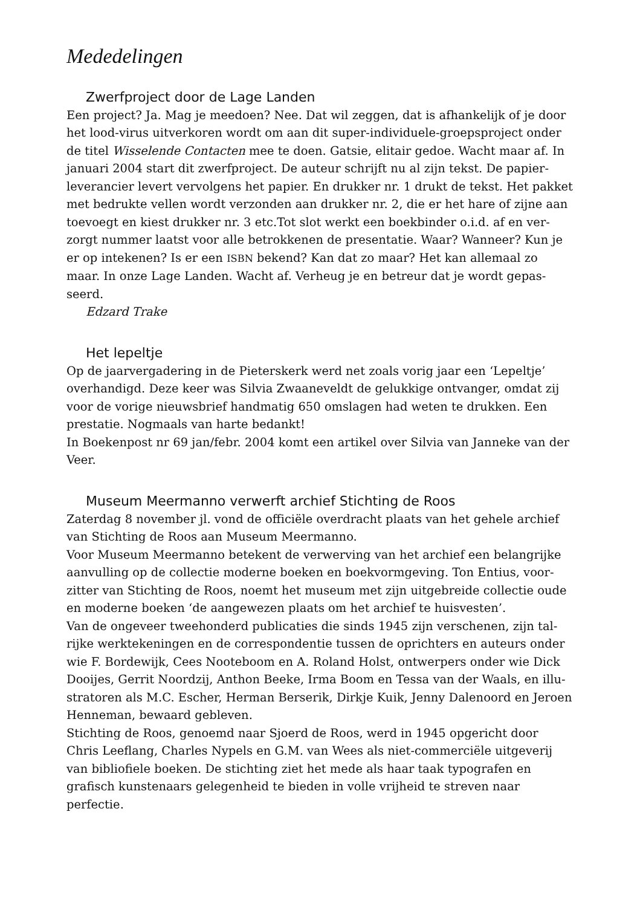Mededelingen
Zwerfproject door de Lage Landen
Een project? Ja. Mag je meedoen? Nee. Dat wil zeggen, dat is afhankelijk of je door het lood-virus uitverkoren wordt om aan dit super-individuele-groepsproject onder de titel Wisselende Contacten mee te doen. Gatsie, elitair gedoe. Wacht maar af. In januari 2004 start dit zwerfproject. De auteur schrijft nu al zijn tekst. De papier-leverancier levert vervolgens het papier. En drukker nr. 1 drukt de tekst. Het pakket met bedrukte vellen wordt verzonden aan drukker nr. 2, die er het hare of zijne aan toevoegt en kiest drukker nr. 3 etc.Tot slot werkt een boekbinder o.i.d. af en ver-zorgt nummer laatst voor alle betrokkenen de presentatie. Waar? Wanneer? Kun je er op intekenen? Is er een ISBN bekend? Kan dat zo maar? Het kan allemaal zo maar. In onze Lage Landen. Wacht af. Verheug je en betreur dat je wordt gepas-seerd.
Edzard Trake
Het lepeltje
Op de jaarvergadering in de Pieterskerk werd net zoals vorig jaar een ‘Lepeltje’ overhandigd. Deze keer was Silvia Zwaaneveldt de gelukkige ontvanger, omdat zij voor de vorige nieuwsbrief handmatig 650 omslagen had weten te drukken. Een prestatie. Nogmaals van harte bedankt!
In Boekenpost nr 69 jan/febr. 2004 komt een artikel over Silvia van Janneke van der Veer.
Museum Meermanno verwerft archief Stichting de Roos
Zaterdag 8 november jl. vond de officiële overdracht plaats van het gehele archief van Stichting de Roos aan Museum Meermanno.
Voor Museum Meermanno betekent de verwerving van het archief een belangrijke aanvulling op de collectie moderne boeken en boekvormgeving. Ton Entius, voor-zitter van Stichting de Roos, noemt het museum met zijn uitgebreide collectie oude en moderne boeken ‘de aangewezen plaats om het archief te huisvesten’.
Van de ongeveer tweehonderd publicaties die sinds 1945 zijn verschenen, zijn tal-rijke werktekeningen en de correspondentie tussen de oprichters en auteurs onder wie F. Bordewijk, Cees Nooteboom en A. Roland Holst, ontwerpers onder wie Dick Dooijes, Gerrit Noordzij, Anthon Beeke, Irma Boom en Tessa van der Waals, en illu-stratoren als M.C. Escher, Herman Berserik, Dirkje Kuik, Jenny Dalenoord en Jeroen Henneman, bewaard gebleven.
Stichting de Roos, genoemd naar Sjoerd de Roos, werd in 1945 opgericht door Chris Leeflang, Charles Nypels en G.M. van Wees als niet-commerciële uitgeverij van bibliofiele boeken. De stichting ziet het mede als haar taak typografen en grafisch kunstenaars gelegenheid te bieden in volle vrijheid te streven naar perfectie.